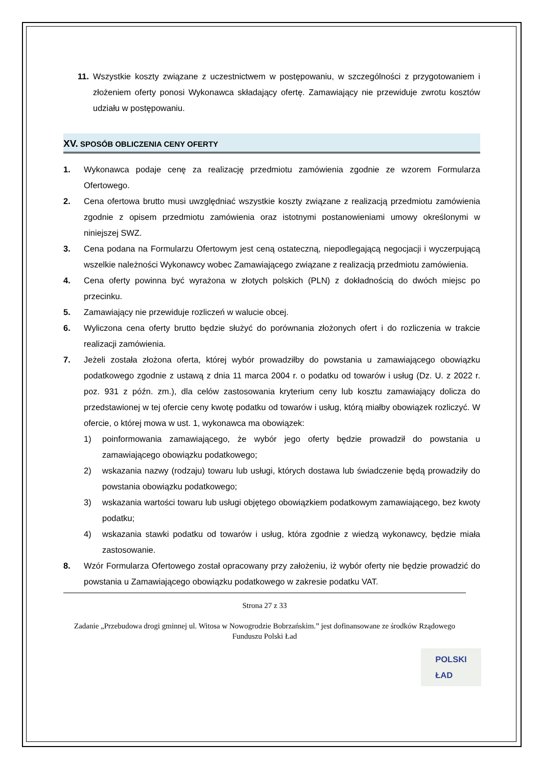11. Wszystkie koszty związane z uczestnictwem w postępowaniu, w szczególności z przygotowaniem i złożeniem oferty ponosi Wykonawca składający ofertę. Zamawiający nie przewiduje zwrotu kosztów udziału w postępowaniu.
XV. SPOSÓB OBLICZENIA CENY OFERTY
1. Wykonawca podaje cenę za realizację przedmiotu zamówienia zgodnie ze wzorem Formularza Ofertowego.
2. Cena ofertowa brutto musi uwzględniać wszystkie koszty związane z realizacją przedmiotu zamówienia zgodnie z opisem przedmiotu zamówienia oraz istotnymi postanowieniami umowy określonymi w niniejszej SWZ.
3. Cena podana na Formularzu Ofertowym jest ceną ostateczną, niepodlegającą negocjacji i wyczerpującą wszelkie należności Wykonawcy wobec Zamawiającego związane z realizacją przedmiotu zamówienia.
4. Cena oferty powinna być wyrażona w złotych polskich (PLN) z dokładnością do dwóch miejsc po przecinku.
5. Zamawiający nie przewiduje rozliczeń w walucie obcej.
6. Wyliczona cena oferty brutto będzie służyć do porównania złożonych ofert i do rozliczenia w trakcie realizacji zamówienia.
7. Jeżeli została złożona oferta, której wybór prowadziłby do powstania u zamawiającego obowiązku podatkowego zgodnie z ustawą z dnia 11 marca 2004 r. o podatku od towarów i usług (Dz. U. z 2022 r. poz. 931 z późn. zm.), dla celów zastosowania kryterium ceny lub kosztu zamawiający dolicza do przedstawionej w tej ofercie ceny kwotę podatku od towarów i usług, którą miałby obowiązek rozliczyć. W ofercie, o której mowa w ust. 1, wykonawca ma obowiązek:
1) poinformowania zamawiającego, że wybór jego oferty będzie prowadził do powstania u zamawiającego obowiązku podatkowego;
2) wskazania nazwy (rodzaju) towaru lub usługi, których dostawa lub świadczenie będą prowadziły do powstania obowiązku podatkowego;
3) wskazania wartości towaru lub usługi objętego obowiązkiem podatkowym zamawiającego, bez kwoty podatku;
4) wskazania stawki podatku od towarów i usług, która zgodnie z wiedzą wykonawcy, będzie miała zastosowanie.
8. Wzór Formularza Ofertowego został opracowany przy założeniu, iż wybór oferty nie będzie prowadzić do powstania u Zamawiającego obowiązku podatkowego w zakresie podatku VAT.
Strona 27 z 33
Zadanie „Przebudowa drogi gminnej ul. Witosa w Nowogrodzie Bobrzańskim.” jest dofinansowane ze środków Rządowego Funduszu Polski Ład
POLSKI
ŁAD